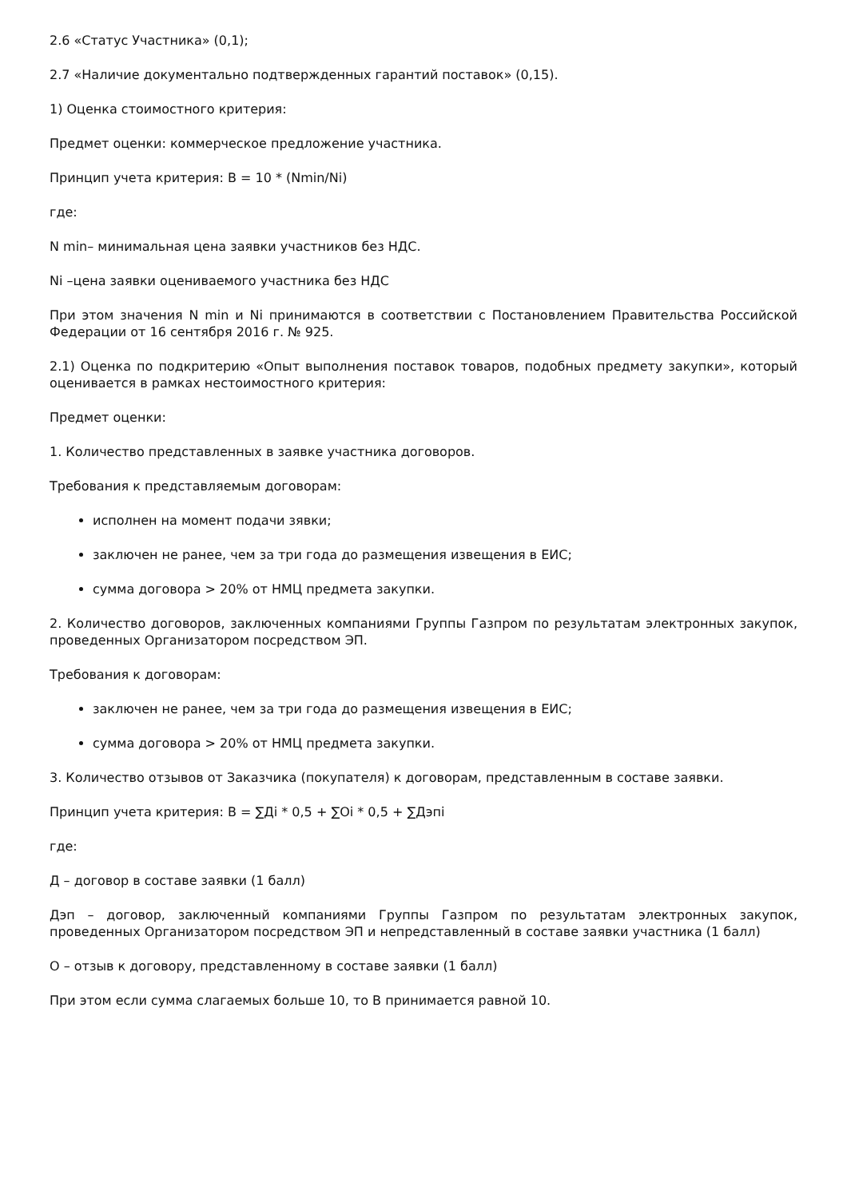2.6 «Статус Участника» (0,1);
2.7 «Наличие документально подтвержденных гарантий поставок» (0,15).
1) Оценка стоимостного критерия:
Предмет оценки: коммерческое предложение участника.
Принцип учета критерия: B = 10 * (Nmin/Ni)
где:
N min– минимальная цена заявки участников без НДС.
Ni –цена заявки оцениваемого участника без НДС
При этом значения N min и Ni принимаются в соответствии с Постановлением Правительства Российской Федерации от 16 сентября 2016 г. № 925.
2.1) Оценка по подкритерию «Опыт выполнения поставок товаров, подобных предмету закупки», который оценивается в рамках нестоимостного критерия:
Предмет оценки:
1. Количество представленных в заявке участника договоров.
Требования к представляемым договорам:
исполнен на момент подачи зявки;
заключен не ранее, чем за три года до размещения извещения в ЕИС;
сумма договора > 20% от НМЦ предмета закупки.
2. Количество договоров, заключенных компаниями Группы Газпром по результатам электронных закупок, проведенных Организатором посредством ЭП.
Требования к договорам:
заключен не ранее, чем за три года до размещения извещения в ЕИС;
сумма договора > 20% от НМЦ предмета закупки.
3. Количество отзывов от Заказчика (покупателя) к договорам, представленным в составе заявки.
Принцип учета критерия: B = ∑Дi * 0,5 + ∑Oi * 0,5 + ∑Дэпi
где:
Д – договор в составе заявки (1 балл)
Дэп – договор, заключенный компаниями Группы Газпром по результатам электронных закупок, проведенных Организатором посредством ЭП и непредставленный в составе заявки участника (1 балл)
О – отзыв к договору, представленному в составе заявки (1 балл)
При этом если сумма слагаемых больше 10, то B принимается равной 10.